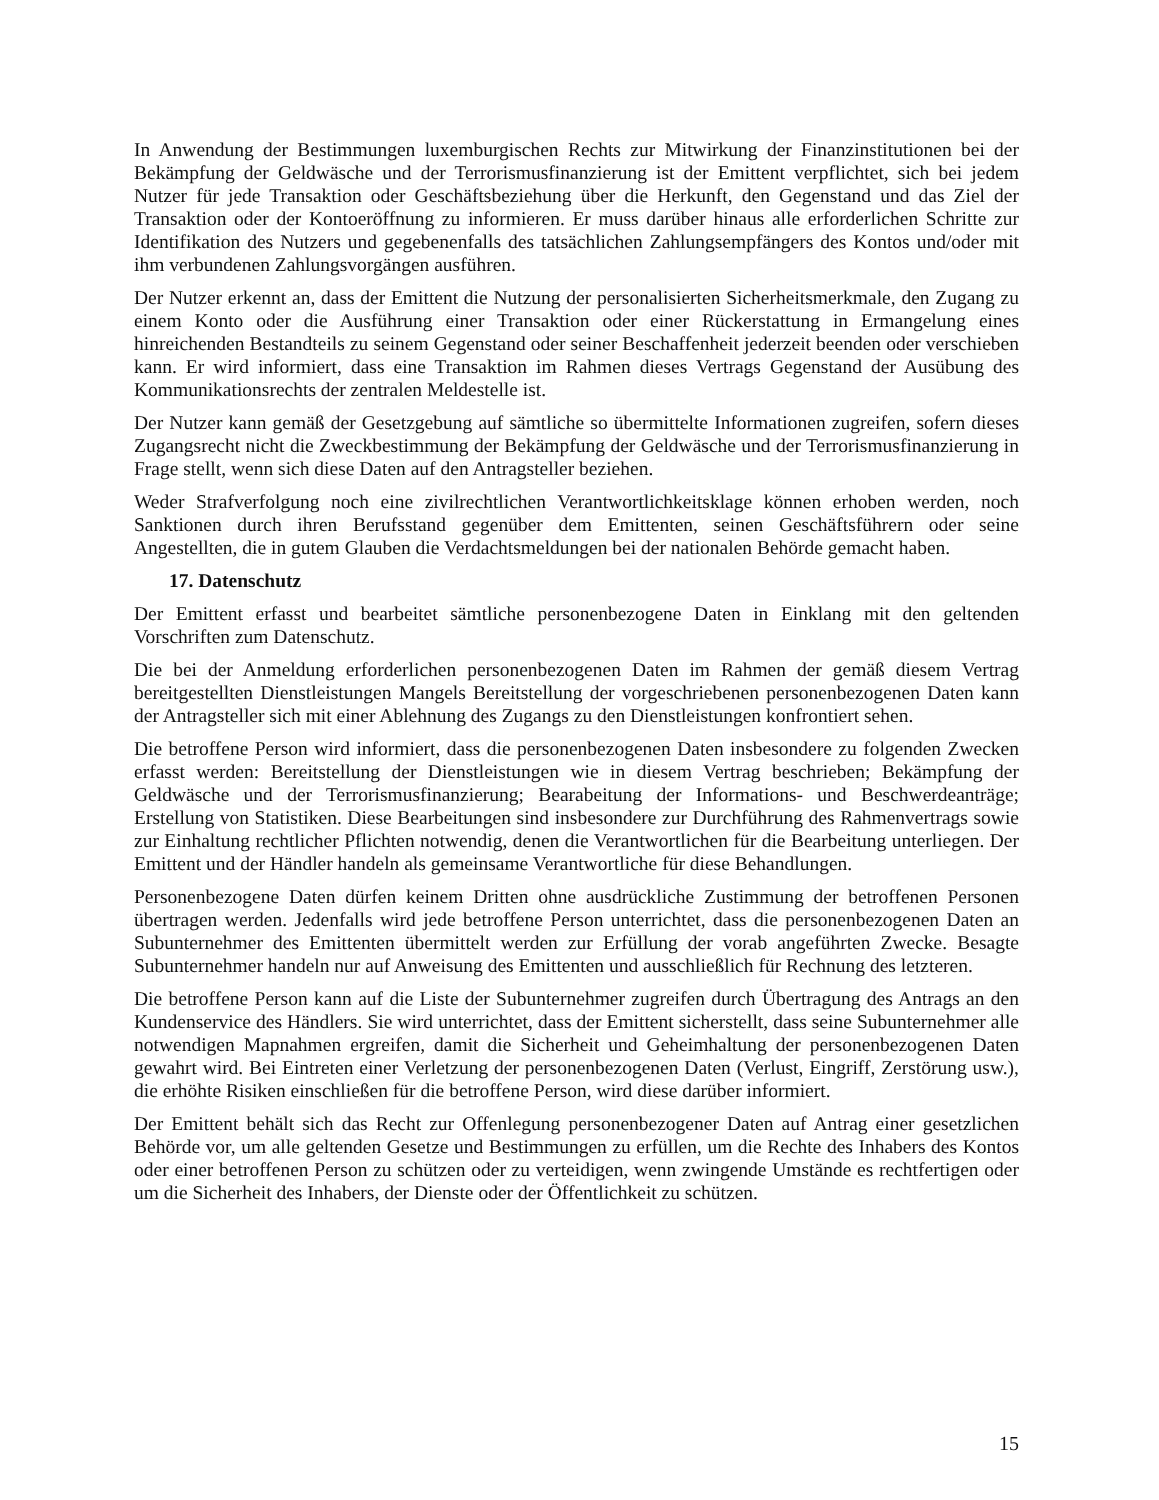In Anwendung der Bestimmungen luxemburgischen Rechts zur Mitwirkung der Finanzinstitutionen bei der Bekämpfung der Geldwäsche und der Terrorismusfinanzierung ist der Emittent verpflichtet, sich bei jedem Nutzer für jede Transaktion oder Geschäftsbeziehung über die Herkunft, den Gegenstand und das Ziel der Transaktion oder der Kontoeröffnung zu informieren. Er muss darüber hinaus alle erforderlichen Schritte zur Identifikation des Nutzers und gegebenenfalls des tatsächlichen Zahlungsempfängers des Kontos und/oder mit ihm verbundenen Zahlungsvorgängen ausführen.
Der Nutzer erkennt an, dass der Emittent die Nutzung der personalisierten Sicherheitsmerkmale, den Zugang zu einem Konto oder die Ausführung einer Transaktion oder einer Rückerstattung in Ermangelung eines hinreichenden Bestandteils zu seinem Gegenstand oder seiner Beschaffenheit jederzeit beenden oder verschieben kann. Er wird informiert, dass eine Transaktion im Rahmen dieses Vertrags Gegenstand der Ausübung des Kommunikationsrechts der zentralen Meldestelle ist.
Der Nutzer kann gemäß der Gesetzgebung auf sämtliche so übermittelte Informationen zugreifen, sofern dieses Zugangsrecht nicht die Zweckbestimmung der Bekämpfung der Geldwäsche und der Terrorismusfinanzierung in Frage stellt, wenn sich diese Daten auf den Antragsteller beziehen.
Weder Strafverfolgung noch eine zivilrechtlichen Verantwortlichkeitsklage können erhoben werden, noch Sanktionen durch ihren Berufsstand gegenüber dem Emittenten, seinen Geschäftsführern oder seine Angestellten, die in gutem Glauben die Verdachtsmeldungen bei der nationalen Behörde gemacht haben.
17. Datenschutz
Der Emittent erfasst und bearbeitet sämtliche personenbezogene Daten in Einklang mit den geltenden Vorschriften zum Datenschutz.
Die bei der Anmeldung erforderlichen personenbezogenen Daten im Rahmen der gemäß diesem Vertrag bereitgestellten Dienstleistungen Mangels Bereitstellung der vorgeschriebenen personenbezogenen Daten kann der Antragsteller sich mit einer Ablehnung des Zugangs zu den Dienstleistungen konfrontiert sehen.
Die betroffene Person wird informiert, dass die personenbezogenen Daten insbesondere zu folgenden Zwecken erfasst werden: Bereitstellung der Dienstleistungen wie in diesem Vertrag beschrieben; Bekämpfung der Geldwäsche und der Terrorismusfinanzierung; Bearabeitung der Informations- und Beschwerdeanträge; Erstellung von Statistiken. Diese Bearbeitungen sind insbesondere zur Durchführung des Rahmenvertrags sowie zur Einhaltung rechtlicher Pflichten notwendig, denen die Verantwortlichen für die Bearbeitung unterliegen. Der Emittent und der Händler handeln als gemeinsame Verantwortliche für diese Behandlungen.
Personenbezogene Daten dürfen keinem Dritten ohne ausdrückliche Zustimmung der betroffenen Personen übertragen werden. Jedenfalls wird jede betroffene Person unterrichtet, dass die personenbezogenen Daten an Subunternehmer des Emittenten übermittelt werden zur Erfüllung der vorab angeführten Zwecke. Besagte Subunternehmer handeln nur auf Anweisung des Emittenten und ausschließlich für Rechnung des letzteren.
Die betroffene Person kann auf die Liste der Subunternehmer zugreifen durch Übertragung des Antrags an den Kundenservice des Händlers. Sie wird unterrichtet, dass der Emittent sicherstellt, dass seine Subunternehmer alle notwendigen Mapnahmen ergreifen, damit die Sicherheit und Geheimhaltung der personenbezogenen Daten gewahrt wird. Bei Eintreten einer Verletzung der personenbezogenen Daten (Verlust, Eingriff, Zerstörung usw.), die erhöhte Risiken einschließen für die betroffene Person, wird diese darüber informiert.
Der Emittent behält sich das Recht zur Offenlegung personenbezogener Daten auf Antrag einer gesetzlichen Behörde vor, um alle geltenden Gesetze und Bestimmungen zu erfüllen, um die Rechte des Inhabers des Kontos oder einer betroffenen Person zu schützen oder zu verteidigen, wenn zwingende Umstände es rechtfertigen oder um die Sicherheit des Inhabers, der Dienste oder der Öffentlichkeit zu schützen.
15